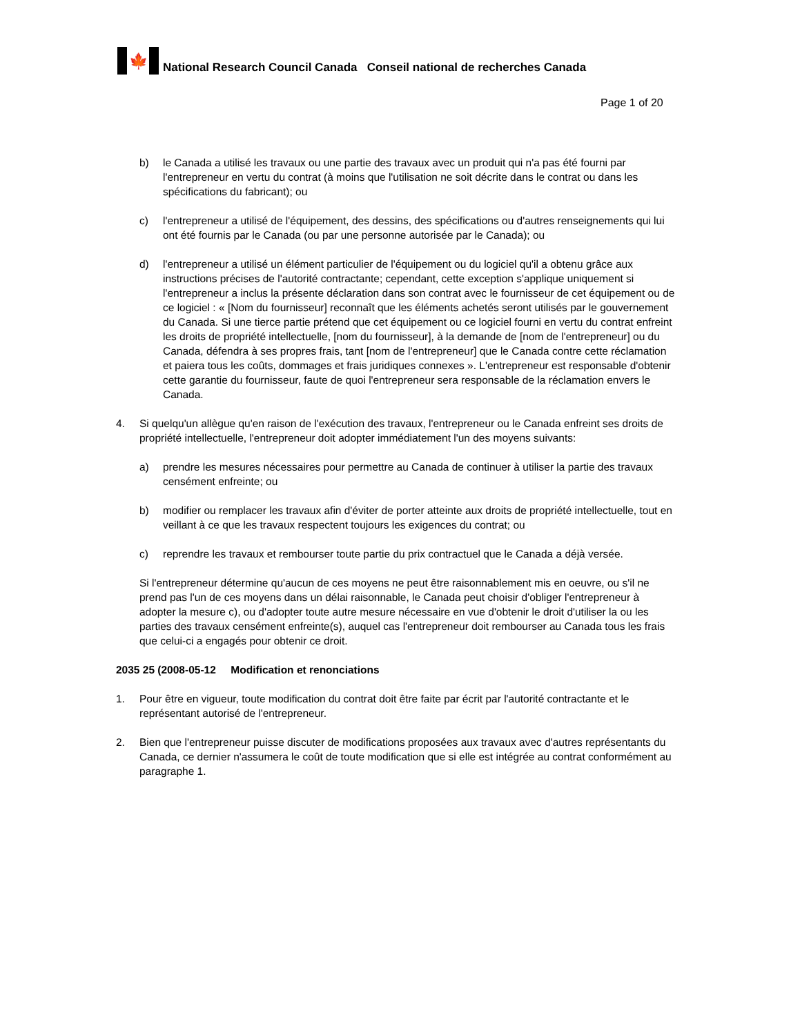🍁
National Research Council Canada Conseil national de recherches Canada
Page 1 of 20
b) le Canada a utilisé les travaux ou une partie des travaux avec un produit qui n'a pas été fourni par l'entrepreneur en vertu du contrat (à moins que l'utilisation ne soit décrite dans le contrat ou dans les spécifications du fabricant); ou
c) l'entrepreneur a utilisé de l'équipement, des dessins, des spécifications ou d'autres renseignements qui lui ont été fournis par le Canada (ou par une personne autorisée par le Canada); ou
d) l'entrepreneur a utilisé un élément particulier de l'équipement ou du logiciel qu'il a obtenu grâce aux instructions précises de l'autorité contractante; cependant, cette exception s'applique uniquement si l'entrepreneur a inclus la présente déclaration dans son contrat avec le fournisseur de cet équipement ou de ce logiciel : « [Nom du fournisseur] reconnaît que les éléments achetés seront utilisés par le gouvernement du Canada. Si une tierce partie prétend que cet équipement ou ce logiciel fourni en vertu du contrat enfreint les droits de propriété intellectuelle, [nom du fournisseur], à la demande de [nom de l'entrepreneur] ou du Canada, défendra à ses propres frais, tant [nom de l'entrepreneur] que le Canada contre cette réclamation et paiera tous les coûts, dommages et frais juridiques connexes ». L'entrepreneur est responsable d'obtenir cette garantie du fournisseur, faute de quoi l'entrepreneur sera responsable de la réclamation envers le Canada.
4. Si quelqu'un allègue qu'en raison de l'exécution des travaux, l'entrepreneur ou le Canada enfreint ses droits de propriété intellectuelle, l'entrepreneur doit adopter immédiatement l'un des moyens suivants:
a) prendre les mesures nécessaires pour permettre au Canada de continuer à utiliser la partie des travaux censément enfreinte; ou
b) modifier ou remplacer les travaux afin d'éviter de porter atteinte aux droits de propriété intellectuelle, tout en veillant à ce que les travaux respectent toujours les exigences du contrat; ou
c) reprendre les travaux et rembourser toute partie du prix contractuel que le Canada a déjà versée.
Si l'entrepreneur détermine qu'aucun de ces moyens ne peut être raisonnablement mis en oeuvre, ou s'il ne prend pas l'un de ces moyens dans un délai raisonnable, le Canada peut choisir d'obliger l'entrepreneur à adopter la mesure c), ou d'adopter toute autre mesure nécessaire en vue d'obtenir le droit d'utiliser la ou les parties des travaux censément enfreinte(s), auquel cas l'entrepreneur doit rembourser au Canada tous les frais que celui-ci a engagés pour obtenir ce droit.
2035 25 (2008-05-12 Modification et renonciations
1. Pour être en vigueur, toute modification du contrat doit être faite par écrit par l'autorité contractante et le représentant autorisé de l'entrepreneur.
2. Bien que l'entrepreneur puisse discuter de modifications proposées aux travaux avec d'autres représentants du Canada, ce dernier n'assumera le coût de toute modification que si elle est intégrée au contrat conformément au paragraphe 1.